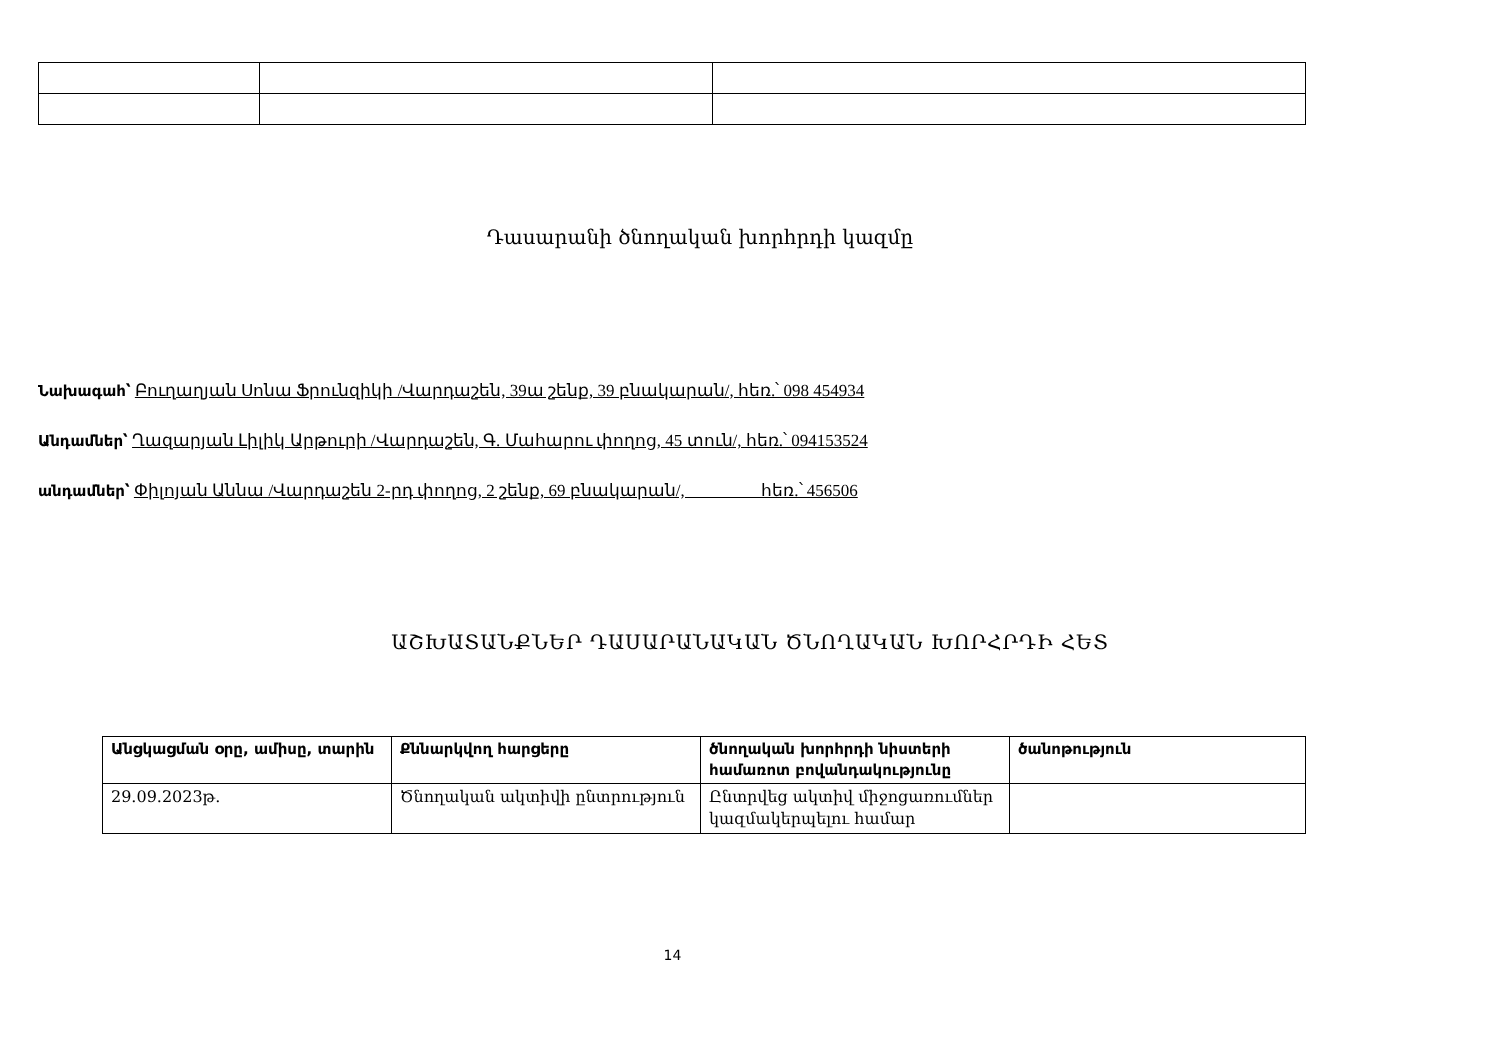Դասարանի ծնողական խորհրդի կազմը
Նախագահ՝ Բուղաղյան Սոնա Ֆրունզիկի /Վարդաշեն, 39ա շենք, 39 բնակարան/, հեռ.՝ 098 454934
Անդամներ՝ Ղազարյան Լիլիկ Արթուրի /Վարդաշեն, Գ. Մահարու փողոց, 45 տուն/, հեռ.՝ 094153524
անդամներ՝ Փիլոյան Աննա /Վարդաշեն 2-րդ փողոց, 2 շենք, 69 բնակարան/, հեռ.՝ 456506
ԱՇԽԱՏԱՆՔՆԵՐ ԴԱՍԱՐԱՆԱԿԱՆ ԾՆՈՂԱԿԱՆ ԽՈՐՀՐԴԻ ՀԵՏ
| Անցկացման օրը, ամիսը, տարին | Քննարկվող հարցերը | ծնողական խորհրդի նիստերի համառոտ բովանդակությունը | ծանոթություն |
| --- | --- | --- | --- |
| 29.09.2023թ. | Ծնողական ակտիվի ընտրություն | Ընտրվեց ակտիվ միջոցառումներ կազմակերպելու համար | |
14